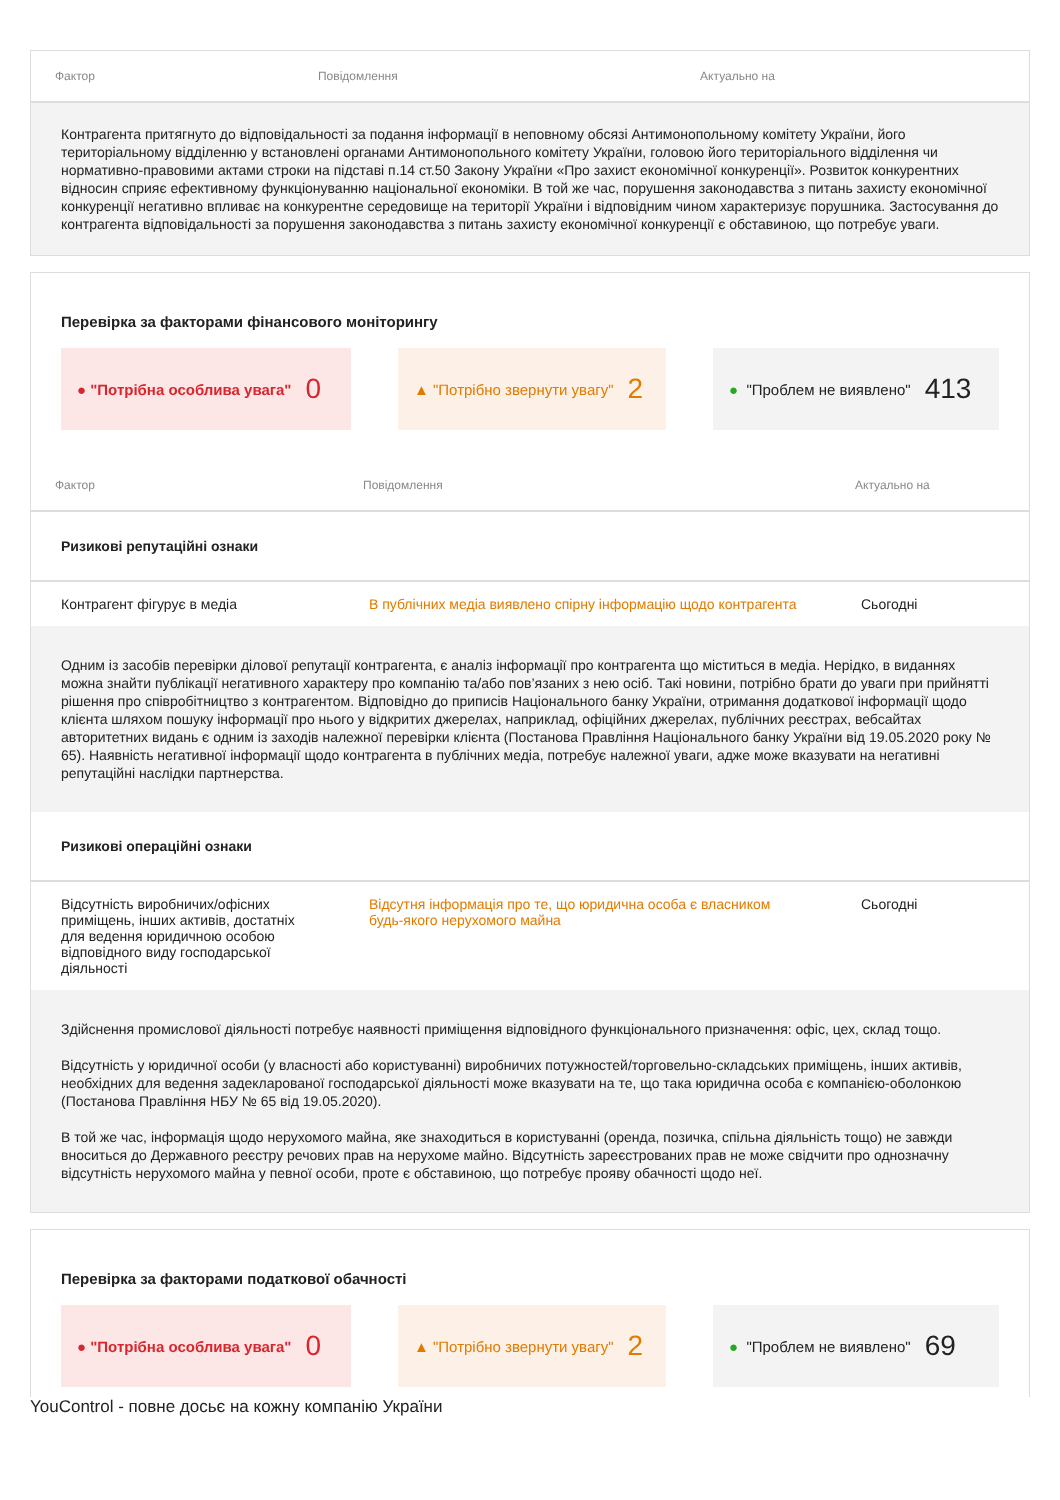| Фактор | Повідомлення | Актуально на |
| --- | --- | --- |
| Контрагента притягнуто до відповідальності за подання інформації в неповному обсязі Антимонопольному комітету України, його територіальному відділенню у встановлені органами Антимонопольного комітету України, головою його територіального відділення чи нормативно-правовими актами строки на підставі п.14 ст.50 Закону України «Про захист економічної конкуренції». Розвиток конкурентних відносин сприяє ефективному функціонуванню національної економіки. В той же час, порушення законодавства з питань захисту економічної конкуренції негативно впливає на конкурентне середовище на території України і відповідним чином характеризує порушника. Застосування до контрагента відповідальності за порушення законодавства з питань захисту економічної конкуренції є обставиною, що потребує уваги. | | |
Перевірка за факторами фінансового моніторингу
● "Потрібна особлива увага" 0
▲ "Потрібно звернути увагу" 2
● "Проблем не виявлено" 413
| Фактор | Повідомлення | Актуально на |
| --- | --- | --- |
| Ризикові репутаційні ознаки | | |
| Контрагент фігурує в медіа | В публічних медіа виявлено спірну інформацію щодо контрагента | Сьогодні |
| Одним із засобів перевірки ділової репутації контрагента, є аналіз інформації про контрагента що міститься в медіа. Нерідко, в виданнях можна знайти публікації негативного характеру про компанію та/або пов’язаних з нею осіб. Такі новини, потрібно брати до уваги при прийнятті рішення про співробітництво з контрагентом. Відповідно до приписів Національного банку України, отримання додаткової інформації щодо клієнта шляхом пошуку інформації про нього у відкритих джерелах, наприклад, офіційних джерелах, публічних реєстрах, вебсайтах авторитетних видань є одним із заходів належної перевірки клієнта (Постанова Правління Національного банку України від 19.05.2020 року № 65). Наявність негативної інформації щодо контрагента в публічних медіа, потребує належної уваги, адже може вказувати на негативні репутаційні наслідки партнерства. | | |
| Ризикові операційні ознаки | | |
| Відсутність виробничих/офісних приміщень, інших активів, достатніх для ведення юридичною особою відповідного виду господарської діяльності | Відсутня інформація про те, що юридична особа є власником будь-якого нерухомого майна | Сьогодні |
| Здійснення промислової діяльності потребує наявності приміщення відповідного функціонального призначення: офіс, цех, склад тощо. Відсутність у юридичної особи (у власності або користуванні) виробничих потужностей/торговельно-складських приміщень, інших активів, необхідних для ведення задекларованої господарської діяльності може вказувати на те, що така юридична особа є компанією-оболонкою (Постанова Правління НБУ № 65 від 19.05.2020). В той же час, інформація щодо нерухомого майна, яке знаходиться в користуванні (оренда, позичка, спільна діяльність тощо) не завжди вноситься до Державного реєстру речових прав на нерухоме майно. Відсутність зареєстрованих прав не може свідчити про однозначну відсутність нерухомого майна у певної особи, проте є обставиною, що потребує прояву обачності щодо неї. | | |
Перевірка за факторами податкової обачності
● "Потрібна особлива увага" 0
▲ "Потрібно звернути увагу" 2
● "Проблем не виявлено" 69
YouControl - повне досьє на кожну компанію України